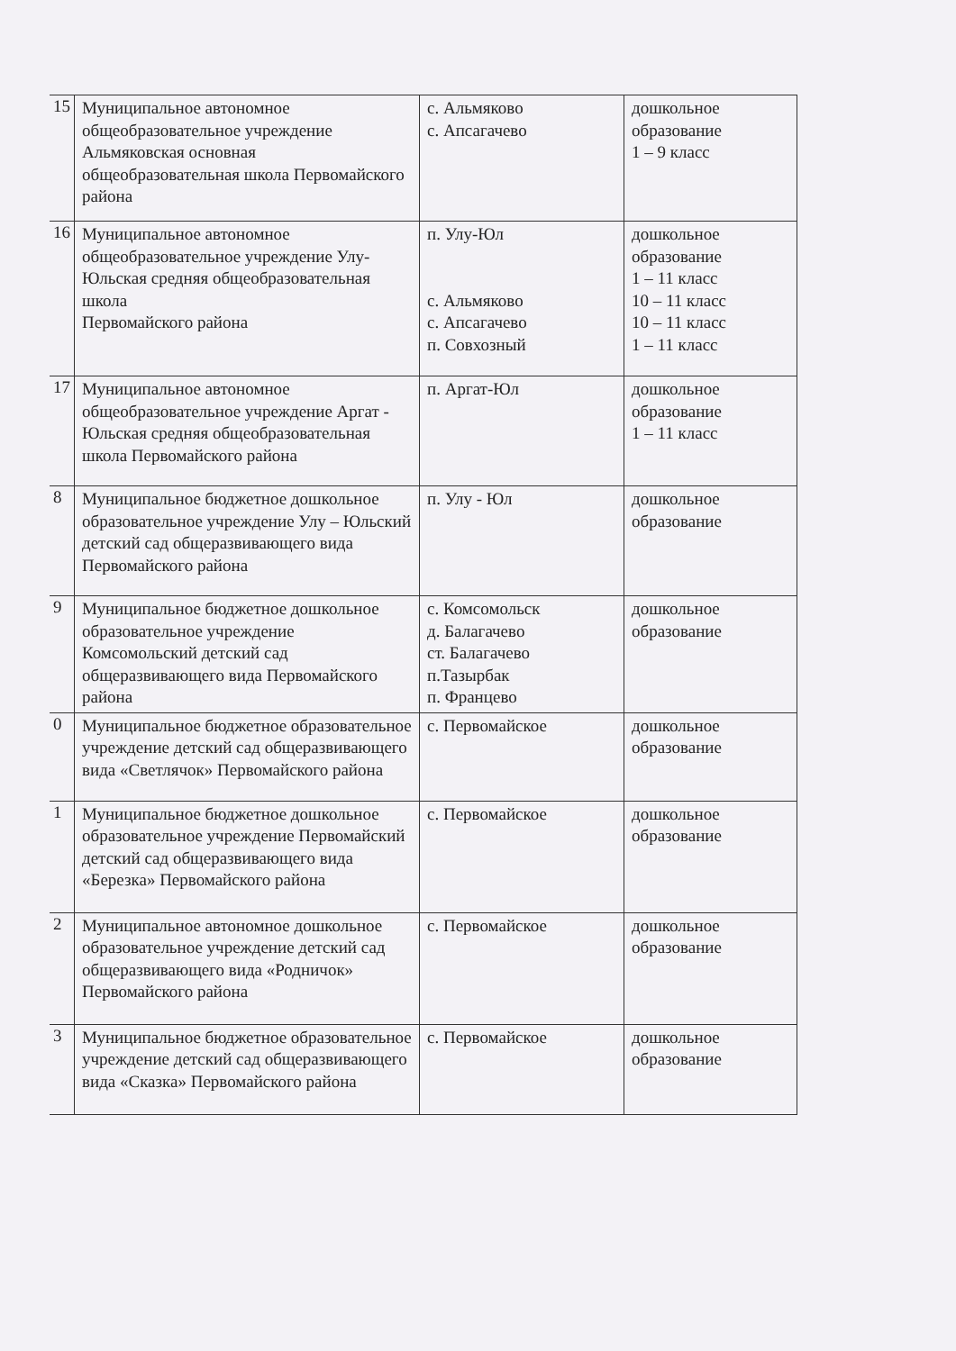| 15 | Муниципальное автономное общеобразовательное учреждение Альмяковская основная общеобразовательная школа Первомайского района | с. Альмяково с. Апсагачево | дошкольное образование 1 – 9 класс |
| 16 | Муниципальное автономное общеобразовательное учреждение Улу-Юльская средняя общеобразовательная школа Первомайского района | п. Улу-Юл с. Альмяково с. Апсагачево п. Совхозный | дошкольное образование 1 – 11 класс 10 – 11 класс 10 – 11 класс 1 – 11 класс |
| 17 | Муниципальное автономное общеобразовательное учреждение Аргат - Юльская средняя общеобразовательная школа Первомайского района | п. Аргат-Юл | дошкольное образование 1 – 11 класс |
| 8 | Муниципальное бюджетное дошкольное образовательное учреждение Улу – Юльский детский сад общеразвивающего вида Первомайского района | п. Улу - Юл | дошкольное образование |
| 9 | Муниципальное бюджетное дошкольное образовательное учреждение Комсомольский детский сад общеразвивающего вида Первомайского района | с. Комсомольск д. Балагачево ст. Балагачево п.Тазырбак п. Францево | дошкольное образование |
| 0 | Муниципальное бюджетное образовательное учреждение детский сад общеразвивающего вида «Светлячок» Первомайского района | с. Первомайское | дошкольное образование |
| 1 | Муниципальное бюджетное дошкольное образовательное учреждение Первомайский детский сад общеразвивающего вида «Березка» Первомайского района | с. Первомайское | дошкольное образование |
| 2 | Муниципальное автономное дошкольное образовательное учреждение детский сад общеразвивающего вида «Родничок» Первомайского района | с. Первомайское | дошкольное образование |
| 3 | Муниципальное бюджетное образовательное учреждение детский сад общеразвивающего вида «Сказка» Первомайского района | с. Первомайское | дошкольное образование |